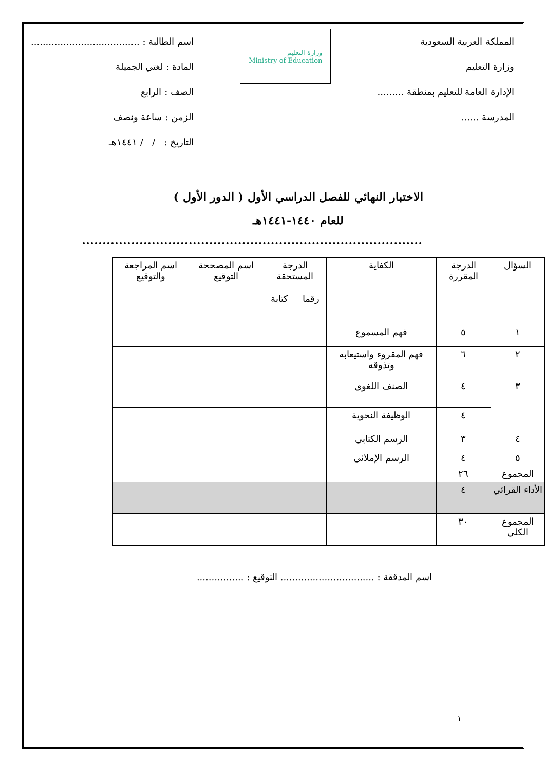المملكة العربية السعودية
وزارة التعليم
الإدارة العامة للتعليم بمنطقة .........
المدرسة ......
وزارة التعليم
Ministry of Education
اسم الطالبة : .....................................
المادة : لغتي الجميلة
الصف : الرابع
الزمن : ساعة ونصف
التاريخ : / / ١٤٤١هـ
الاختبار النهائي للفصل الدراسي الأول ( الدور الأول )
للعام ١٤٤٠-١٤٤١هـ
| السؤال | الدرجة المقررة | الكفاية | الدرجة المستحقة | | اسم المصححة التوقيع | اسم المراجعة والتوقيع |
| --- | --- | --- | --- | --- | --- | --- |
| | | | رقما | كتابة | | |
| ١ | ٥ | فهم المسموع | | | | |
| ٢ | ٦ | فهم المقروء واستيعابه وتذوقه | | | | |
| ٣ | ٤ | الصنف اللغوي | | | | |
| | ٤ | الوظيفة النحوية | | | | |
| ٤ | ٣ | الرسم الكتابي | | | | |
| ٥ | ٤ | الرسم الإملائي | | | | |
| المجموع | ٢٦ | | | | | |
| الأداء القرائي | ٤ | | | | | |
| المجموع الكلي | ٣٠ | | | | | |
اسم المدققة : ................................ التوقيع : ................
١